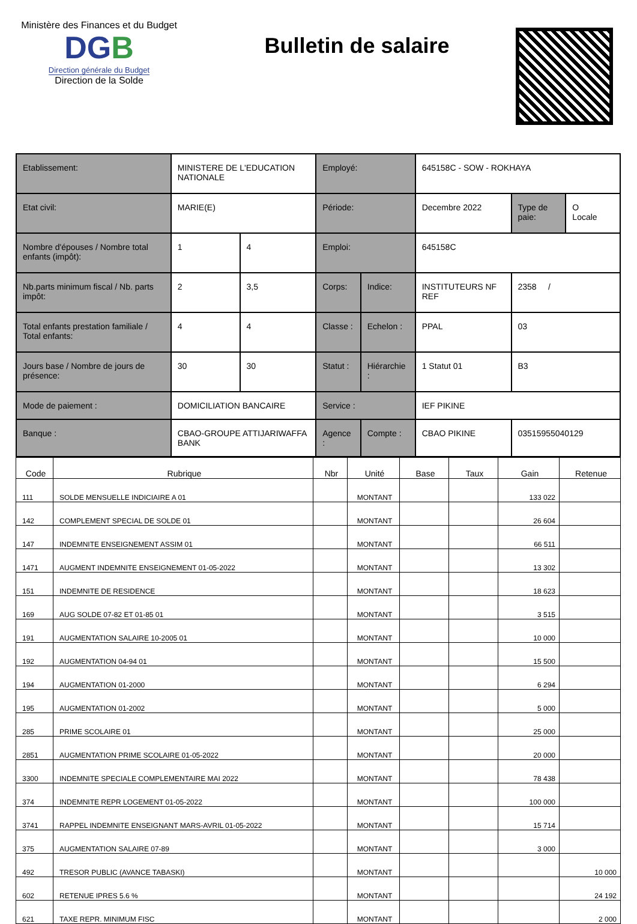Ministère des Finances et du Budget
DGB
Direction générale du Budget
Direction de la Solde
Bulletin de salaire
| Etablissement: | MINISTERE DE L'EDUCATION NATIONALE | | Employé: | | 645158C - SOW - ROKHAYA | | |
| Etat civil: | MARIE(E) | | Période: | | Decembre 2022 | Type de paie: | O Locale |
| Nombre d'épouses / Nombre total enfants (impôt): | 1 | 4 | Emploi: | | 645158C | | |
| Nb.parts minimum fiscal / Nb. parts impôt: | 2 | 3,5 | Corps: | Indice: | INSTITUTEURS NF REF | 2358 / | |
| Total enfants prestation familiale / Total enfants: | 4 | 4 | Classe : | Echelon : | PPAL | 03 | |
| Jours base / Nombre de jours de présence: | 30 | 30 | Statut : | Hiérarchie : | 1 Statut 01 | B3 | |
| Mode de paiement : | DOMICILIATION BANCAIRE | | Service : | | IEF PIKINE | | |
| Banque : | CBAO-GROUPE ATTIJARIWAFFA BANK | | Agence : | Compte : | CBAO PIKINE | 03515955040129 | |
| Code | Rubrique | Nbr | Unité | Base | Taux | Gain | Retenue |
| --- | --- | --- | --- | --- | --- | --- | --- |
| 111 | SOLDE MENSUELLE INDICIAIRE A 01 | | MONTANT | | | 133 022 | |
| 142 | COMPLEMENT SPECIAL DE SOLDE 01 | | MONTANT | | | 26 604 | |
| 147 | INDEMNITE ENSEIGNEMENT ASSIM 01 | | MONTANT | | | 66 511 | |
| 1471 | AUGMENT INDEMNITE ENSEIGNEMENT 01-05-2022 | | MONTANT | | | 13 302 | |
| 151 | INDEMNITE DE RESIDENCE | | MONTANT | | | 18 623 | |
| 169 | AUG SOLDE 07-82 ET 01-85 01 | | MONTANT | | | 3 515 | |
| 191 | AUGMENTATION SALAIRE 10-2005 01 | | MONTANT | | | 10 000 | |
| 192 | AUGMENTATION 04-94 01 | | MONTANT | | | 15 500 | |
| 194 | AUGMENTATION 01-2000 | | MONTANT | | | 6 294 | |
| 195 | AUGMENTATION 01-2002 | | MONTANT | | | 5 000 | |
| 285 | PRIME SCOLAIRE 01 | | MONTANT | | | 25 000 | |
| 2851 | AUGMENTATION PRIME SCOLAIRE 01-05-2022 | | MONTANT | | | 20 000 | |
| 3300 | INDEMNITE SPECIALE COMPLEMENTAIRE MAI 2022 | | MONTANT | | | 78 438 | |
| 374 | INDEMNITE REPR LOGEMENT 01-05-2022 | | MONTANT | | | 100 000 | |
| 3741 | RAPPEL INDEMNITE ENSEIGNANT MARS-AVRIL 01-05-2022 | | MONTANT | | | 15 714 | |
| 375 | AUGMENTATION SALAIRE 07-89 | | MONTANT | | | 3 000 | |
| 492 | TRESOR PUBLIC (AVANCE TABASKI) | | MONTANT | | | | 10 000 |
| 602 | RETENUE IPRES 5.6 % | | MONTANT | | | | 24 192 |
| 621 | TAXE REPR. MINIMUM FISC | | MONTANT | | | | 2 000 |